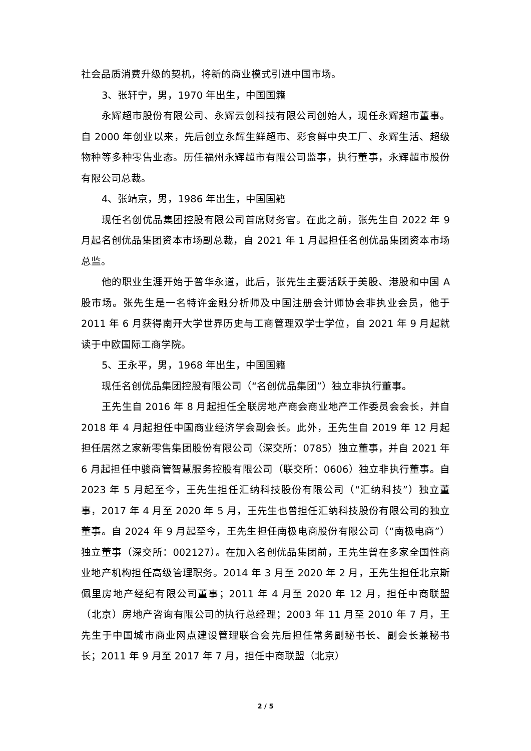社会品质消费升级的契机，将新的商业模式引进中国市场。
3、张轩宁，男，1970 年出生，中国国籍
永辉超市股份有限公司、永辉云创科技有限公司创始人，现任永辉超市董事。自 2000 年创业以来，先后创立永辉生鲜超市、彩食鲜中央工厂、永辉生活、超级物种等多种零售业态。历任福州永辉超市有限公司监事，执行董事，永辉超市股份有限公司总裁。
4、张靖京，男，1986 年出生，中国国籍
现任名创优品集团控股有限公司首席财务官。在此之前，张先生自 2022 年 9 月起名创优品集团资本市场副总裁，自 2021 年 1 月起担任名创优品集团资本市场总监。
他的职业生涯开始于普华永道，此后，张先生主要活跃于美股、港股和中国 A 股市场。张先生是一名特许金融分析师及中国注册会计师协会非执业会员，他于 2011 年 6 月获得南开大学世界历史与工商管理双学士学位，自 2021 年 9 月起就读于中欧国际工商学院。
5、王永平，男，1968 年出生，中国国籍
现任名创优品集团控股有限公司（“名创优品集团”）独立非执行董事。
王先生自 2016 年 8 月起担任全联房地产商会商业地产工作委员会会长，并自 2018 年 4 月起担任中国商业经济学会副会长。此外，王先生自 2019 年 12 月起担任居然之家新零售集团股份有限公司（深交所：0785）独立董事，并自 2021 年 6 月起担任中骏商管智慧服务控股有限公司（联交所：0606）独立非执行董事。自 2023 年 5 月起至今，王先生担任汇纳科技股份有限公司（“汇纳科技”）独立董事，2017 年 4 月至 2020 年 5 月，王先生也曾担任汇纳科技股份有限公司的独立董事。自 2024 年 9 月起至今，王先生担任南极电商股份有限公司（“南极电商”）独立董事（深交所：002127）。在加入名创优品集团前，王先生曾在多家全国性商业地产机构担任高级管理职务。2014 年 3 月至 2020 年 2 月，王先生担任北京斯佩里房地产经纪有限公司董事；2011 年 4 月至 2020 年 12 月，担任中商联盟（北京）房地产咨询有限公司的执行总经理；2003 年 11 月至 2010 年 7 月，王先生于中国城市商业网点建设管理联合会先后担任常务副秘书长、副会长兼秘书长；2011 年 9 月至 2017 年 7 月，担任中商联盟（北京）
2 / 5